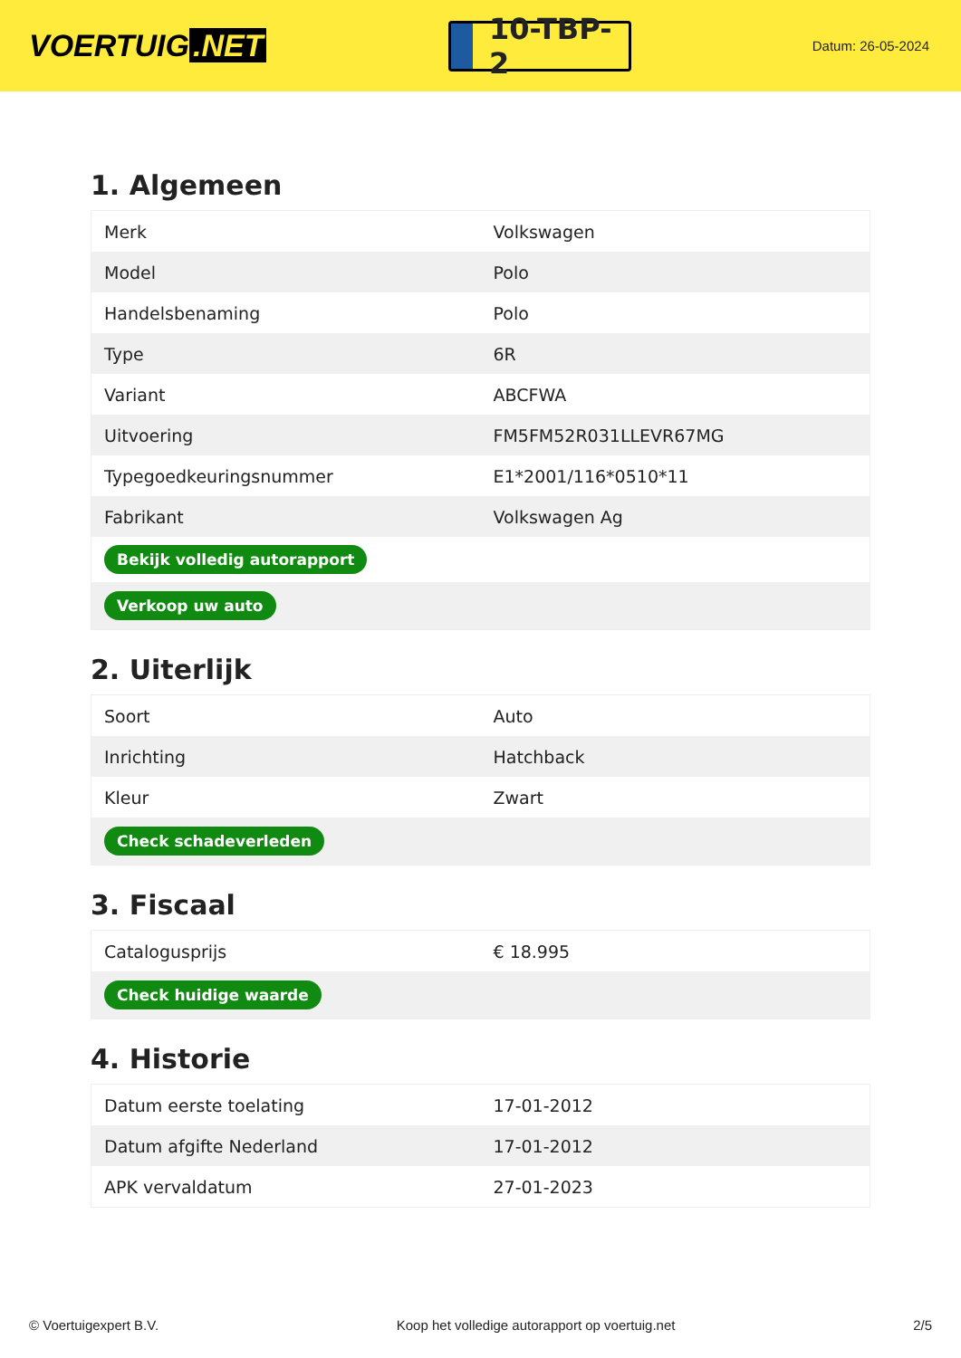VOERTUIG.NET
10-TBP-2
Datum: 26-05-2024
1. Algemeen
| Merk | Volkswagen |
| Model | Polo |
| Handelsbenaming | Polo |
| Type | 6R |
| Variant | ABCFWA |
| Uitvoering | FM5FM52R031LLEVR67MG |
| Typegoedkeuringsnummer | E1*2001/116*0510*11 |
| Fabrikant | Volkswagen Ag |
| Bekijk volledig autorapport | |
| Verkoop uw auto | |
2. Uiterlijk
| Soort | Auto |
| Inrichting | Hatchback |
| Kleur | Zwart |
| Check schadeverleden | |
3. Fiscaal
| Catalogusprijs | € 18.995 |
| Check huidige waarde | |
4. Historie
| Datum eerste toelating | 17-01-2012 |
| Datum afgifte Nederland | 17-01-2012 |
| APK vervaldatum | 27-01-2023 |
© Voertuigexpert B.V. Koop het volledige autorapport op voertuig.net 2/5